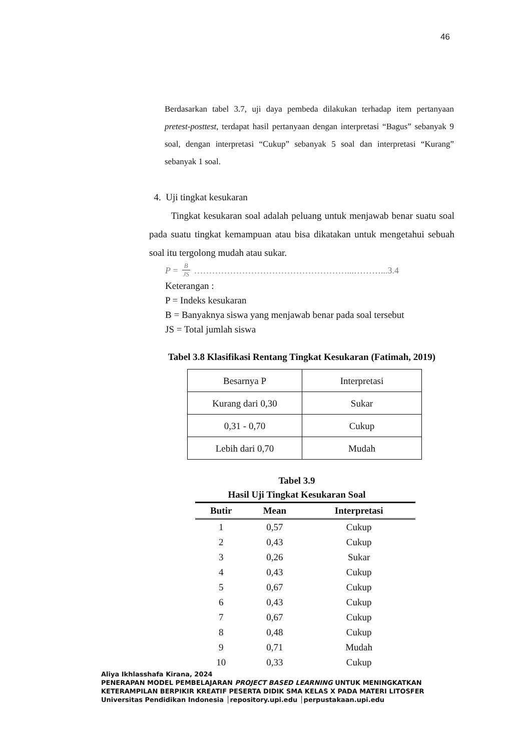46
Berdasarkan tabel 3.7, uji daya pembeda dilakukan terhadap item pertanyaan pretest-posttest, terdapat hasil pertanyaan dengan interpretasi “Bagus” sebanyak 9 soal, dengan interpretasi “Cukup” sebanyak 5 soal dan interpretasi “Kurang” sebanyak 1 soal.
4. Uji tingkat kesukaran
Tingkat kesukaran soal adalah peluang untuk menjawab benar suatu soal pada suatu tingkat kemampuan atau bisa dikatakan untuk mengetahui sebuah soal itu tergolong mudah atau sukar.
P = B JS ……………………………………………...………...3.4
Keterangan :
P = Indeks kesukaran
B = Banyaknya siswa yang menjawab benar pada soal tersebut
JS = Total jumlah siswa
Tabel 3.8 Klasifikasi Rentang Tingkat Kesukaran (Fatimah, 2019)
| Besarnya P | Interpretasi |
| Kurang dari 0,30 | Sukar |
| 0,31 - 0,70 | Cukup |
| Lebih dari 0,70 | Mudah |
Tabel 3.9
Hasil Uji Tingkat Kesukaran Soal
| Butir | Mean | Interpretasi |
| --- | --- | --- |
| 1 | 0,57 | Cukup |
| 2 | 0,43 | Cukup |
| 3 | 0,26 | Sukar |
| 4 | 0,43 | Cukup |
| 5 | 0,67 | Cukup |
| 6 | 0,43 | Cukup |
| 7 | 0,67 | Cukup |
| 8 | 0,48 | Cukup |
| 9 | 0,71 | Mudah |
| 10 | 0,33 | Cukup |
Aliya Ikhlasshafa Kirana, 2024
PENERAPAN MODEL PEMBELAJARAN PROJECT BASED LEARNING UNTUK MENINGKATKAN
KETERAMPILAN BERPIKIR KREATIF PESERTA DIDIK SMA KELAS X PADA MATERI LITOSFER
Universitas Pendidikan Indonesia │repository.upi.edu │perpustakaan.upi.edu